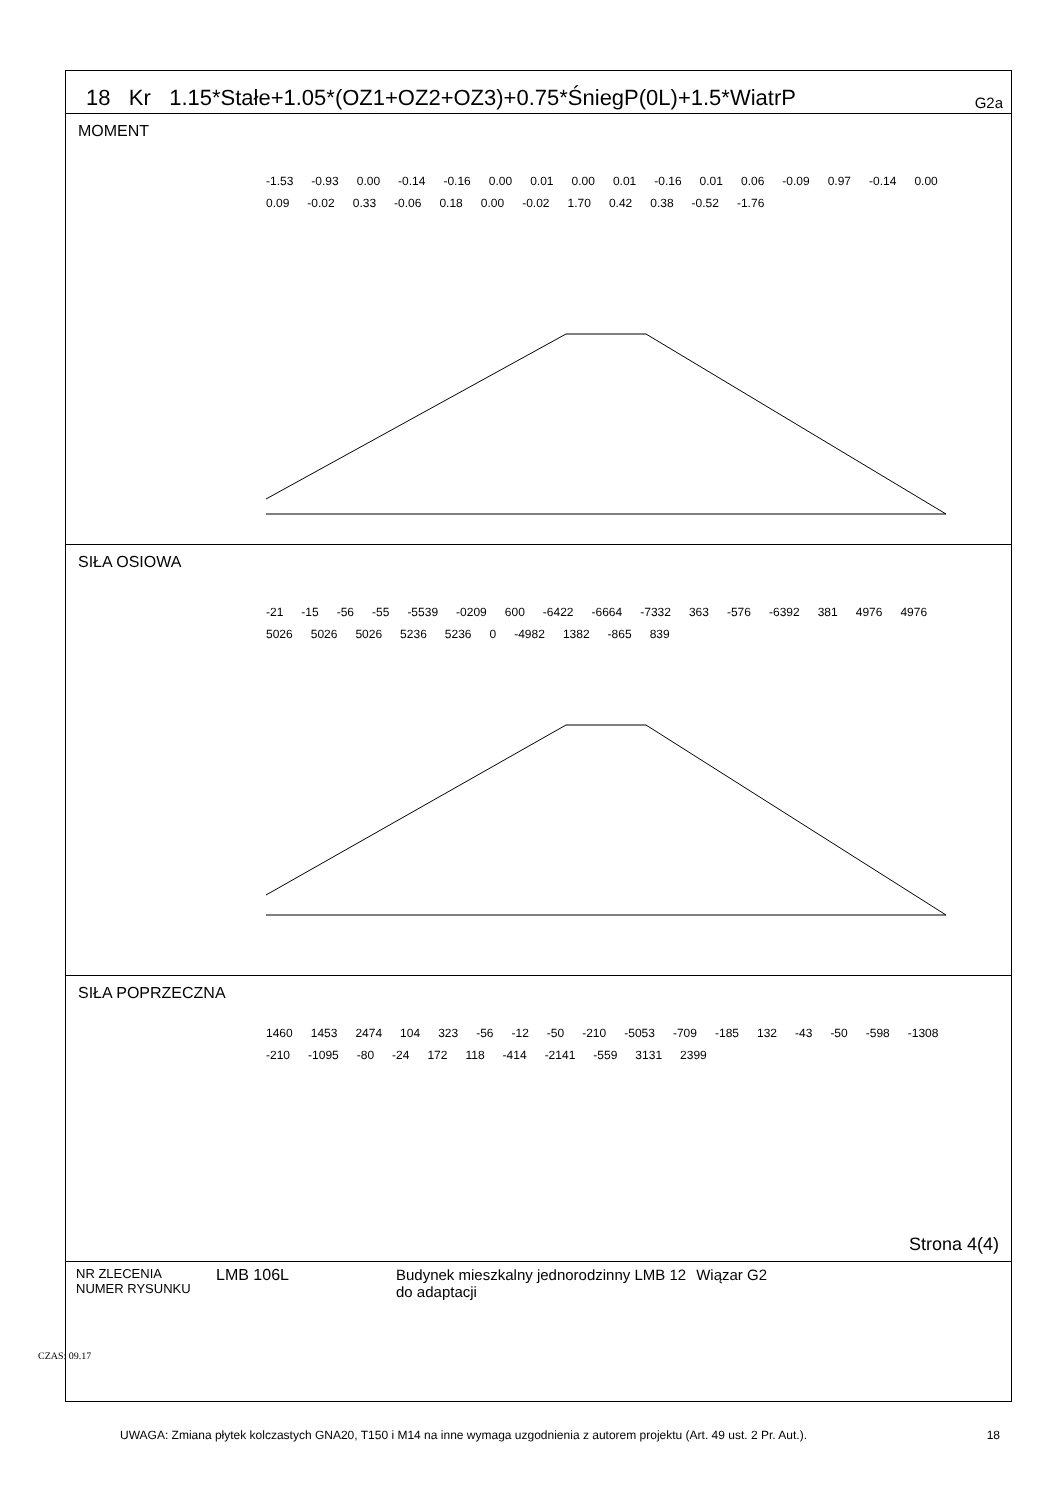CZAS: 09.17
18 Kr 1.15*Stałe+1.05*(OZ1+OZ2+OZ3)+0.75*ŚniegP(0L)+1.5*WiatrP G2a
MOMENT
-1.53 -0.93 0.00 -0.14 -0.16 0.00 0.01 0.00 0.01 -0.16 0.01 0.06 -0.09 0.97 -0.14 0.00 0.09 -0.02 0.33 -0.06 0.18 0.00 -0.02 1.70 0.42 0.38 -0.52 -1.76
SIŁA OSIOWA
-21 -15 -56 -55 -5539 -0209 600 -6422 -6664 -7332 363 -576 -6392 381 4976 4976 5026 5026 5026 5236 5236 0 -4982 1382 -865 839
SIŁA POPRZECZNA
1460 1453 2474 104 323 -56 -12 -50 -210 -5053 -709 -185 132 -43 -50 -598 -1308 -210 -1095 -80 -24 172 118 -414 -2141 -559 3131 2399
Strona 4(4)
NR ZLECENIA
NUMER RYSUNKU
LMB 106L Budynek mieszkalny jednorodzinny LMB 12
do adaptacji
Wiązar G2
UWAGA: Zmiana płytek kolczastych GNA20, T150 i M14 na inne wymaga uzgodnienia z autorem projektu (Art. 49 ust. 2 Pr. Aut.). 18